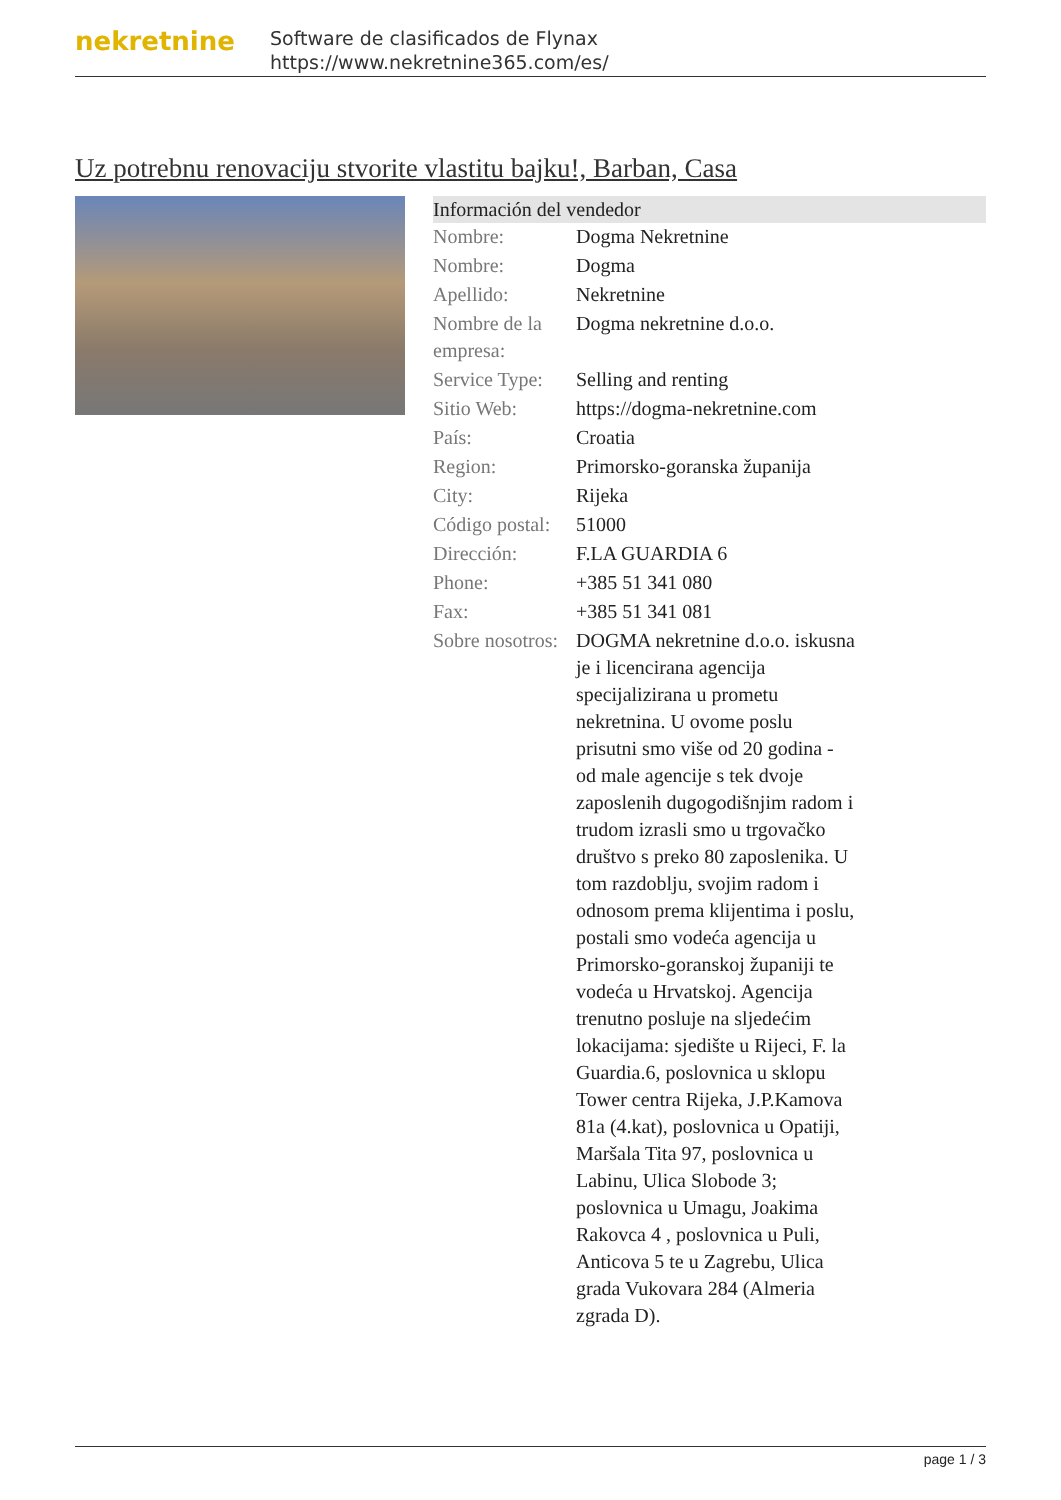nekretnine
Software de clasificados de Flynax
https://www.nekretnine365.com/es/
Uz potrebnu renovaciju stvorite vlastitu bajku!, Barban, Casa
Información del vendedor
| Nombre: | Dogma Nekretnine |
| Nombre: | Dogma |
| Apellido: | Nekretnine |
| Nombre de la empresa: | Dogma nekretnine d.o.o. |
| Service Type: | Selling and renting |
| Sitio Web: | https://dogma-nekretnine.com |
| País: | Croatia |
| Region: | Primorsko-goranska županija |
| City: | Rijeka |
| Código postal: | 51000 |
| Dirección: | F.LA GUARDIA 6 |
| Phone: | +385 51 341 080 |
| Fax: | +385 51 341 081 |
| Sobre nosotros: | DOGMA nekretnine d.o.o. iskusna je i licencirana agencija specijalizirana u prometu nekretnina. U ovome poslu prisutni smo više od 20 godina - od male agencije s tek dvoje zaposlenih dugogodišnjim radom i trudom izrasli smo u trgovačko društvo s preko 80 zaposlenika. U tom razdoblju, svojim radom i odnosom prema klijentima i poslu, postali smo vodeća agencija u Primorsko-goranskoj županiji te vodeća u Hrvatskoj. Agencija trenutno posluje na sljedećim lokacijama: sjedište u Rijeci, F. la Guardia.6, poslovnica u sklopu Tower centra Rijeka, J.P.Kamova 81a (4.kat), poslovnica u Opatiji, Maršala Tita 97, poslovnica u Labinu, Ulica Slobode 3; poslovnica u Umagu, Joakima Rakovca 4 , poslovnica u Puli, Anticova 5 te u Zagrebu, Ulica grada Vukovara 284 (Almeria zgrada D). |
page 1 / 3